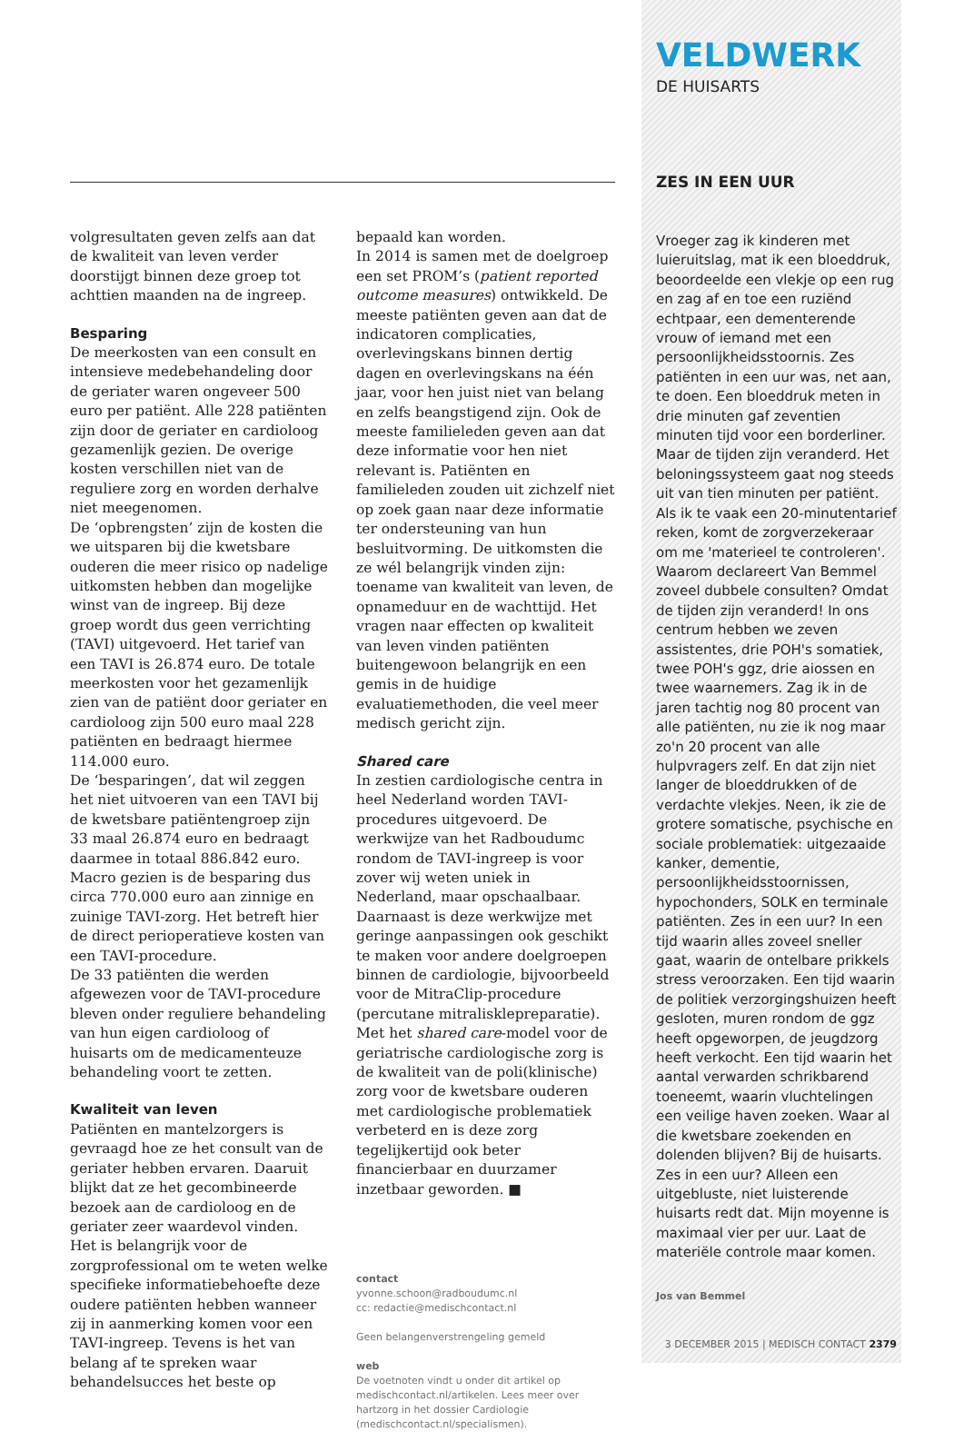volgresultaten geven zelfs aan dat de kwaliteit van leven verder doorstijgt binnen deze groep tot achttien maanden na de ingreep.
Besparing
De meerkosten van een consult en intensieve medebehandeling door de geriater waren ongeveer 500 euro per patiënt. Alle 228 patiënten zijn door de geriater en cardioloog gezamenlijk gezien. De overige kosten verschillen niet van de reguliere zorg en worden derhalve niet meegenomen.
De ‘opbrengsten’ zijn de kosten die we uitsparen bij die kwetsbare ouderen die meer risico op nadelige uitkomsten hebben dan mogelijke winst van de ingreep. Bij deze groep wordt dus geen verrichting (TAVI) uitgevoerd. Het tarief van een TAVI is 26.874 euro. De totale meerkosten voor het gezamenlijk zien van de patiënt door geriater en cardioloog zijn 500 euro maal 228 patiënten en bedraagt hiermee 114.000 euro.
De ‘besparingen’, dat wil zeggen het niet uitvoeren van een TAVI bij de kwetsbare patiëntengroep zijn 33 maal 26.874 euro en bedraagt daarmee in totaal 886.842 euro.
Macro gezien is de besparing dus circa 770.000 euro aan zinnige en zuinige TAVI-zorg. Het betreft hier de direct perioperatieve kosten van een TAVI-procedure.
De 33 patiënten die werden afgewezen voor de TAVI-procedure bleven onder reguliere behandeling van hun eigen cardioloog of huisarts om de medicamenteuze behandeling voort te zetten.
Kwaliteit van leven
Patiënten en mantelzorgers is gevraagd hoe ze het consult van de geriater hebben ervaren. Daaruit blijkt dat ze het gecombineerde bezoek aan de cardioloog en de geriater zeer waardevol vinden. Het is belangrijk voor de zorgprofessional om te weten welke specifieke informatiebehoefte deze oudere patiënten hebben wanneer zij in aanmerking komen voor een TAVI-ingreep. Tevens is het van belang af te spreken waar behandelsucces het beste op
bepaald kan worden.
In 2014 is samen met de doelgroep een set PROM’s (patient reported outcome measures) ontwikkeld. De meeste patiënten geven aan dat de indicatoren complicaties, overlevingskans binnen dertig dagen en overlevingskans na één jaar, voor hen juist niet van belang en zelfs beangstigend zijn. Ook de meeste familieleden geven aan dat deze informatie voor hen niet relevant is. Patiënten en familieleden zouden uit zichzelf niet op zoek gaan naar deze informatie ter ondersteuning van hun besluitvorming. De uitkomsten die ze wél belangrijk vinden zijn: toename van kwaliteit van leven, de opnameduur en de wachttijd. Het vragen naar effecten op kwaliteit van leven vinden patiënten buitengewoon belangrijk en een gemis in de huidige evaluatiemethoden, die veel meer medisch gericht zijn.
Shared care
In zestien cardiologische centra in heel Nederland worden TAVI-procedures uitgevoerd. De werkwijze van het Radboudumc rondom de TAVI-ingreep is voor zover wij weten uniek in Nederland, maar opschaalbaar. Daarnaast is deze werkwijze met geringe aanpassingen ook geschikt te maken voor andere doelgroepen binnen de cardiologie, bijvoorbeeld voor de MitraClip-procedure (percutane mitralisklepreparatie).
Met het shared care-model voor de geriatrische cardiologische zorg is de kwaliteit van de poli(klinische) zorg voor de kwetsbare ouderen met cardiologische problematiek verbeterd en is deze zorg tegelijkertijd ook beter financierbaar en duurzamer inzetbaar geworden. ■
contact
yvonne.schoon@radboudumc.nl
cc: redactie@medischcontact.nl
Geen belangenverstrengeling gemeld
web
De voetnoten vindt u onder dit artikel op medischcontact.nl/artikelen. Lees meer over hartzorg in het dossier Cardiologie (medischcontact.nl/specialismen).
VELDWERK
DE HUISARTS
ZES IN EEN UUR
Vroeger zag ik kinderen met luieruitslag, mat ik een bloeddruk, beoordeelde een vlekje op een rug en zag af en toe een ruziënd echtpaar, een dementerende vrouw of iemand met een persoonlijkheidsstoornis. Zes patiënten in een uur was, net aan, te doen. Een bloeddruk meten in drie minuten gaf zeventien minuten tijd voor een borderliner. Maar de tijden zijn veranderd. Het beloningssysteem gaat nog steeds uit van tien minuten per patiënt. Als ik te vaak een 20-minutentarief reken, komt de zorgverzekeraar om me 'materieel te controleren'. Waarom declareert Van Bemmel zoveel dubbele consulten? Omdat de tijden zijn veranderd! In ons centrum hebben we zeven assistentes, drie POH's somatiek, twee POH's ggz, drie aiossen en twee waarnemers. Zag ik in de jaren tachtig nog 80 procent van alle patiënten, nu zie ik nog maar zo'n 20 procent van alle hulpvragers zelf. En dat zijn niet langer de bloeddrukken of de verdachte vlekjes. Neen, ik zie de grotere somatische, psychische en sociale problematiek: uitgezaaide kanker, dementie, persoonlijkheidsstoornissen, hypochonders, SOLK en terminale patiënten. Zes in een uur? In een tijd waarin alles zoveel sneller gaat, waarin de ontelbare prikkels stress veroorzaken. Een tijd waarin de politiek verzorgingshuizen heeft gesloten, muren rondom de ggz heeft opgeworpen, de jeugdzorg heeft verkocht. Een tijd waarin het aantal verwarden schrikbarend toeneemt, waarin vluchtelingen een veilige haven zoeken. Waar al die kwetsbare zoekenden en dolenden blijven? Bij de huisarts. Zes in een uur? Alleen een uitgebluste, niet luisterende huisarts redt dat. Mijn moyenne is maximaal vier per uur. Laat de materiële controle maar komen.
Jos van Bemmel
3 DECEMBER 2015 | MEDISCH CONTACT 2379